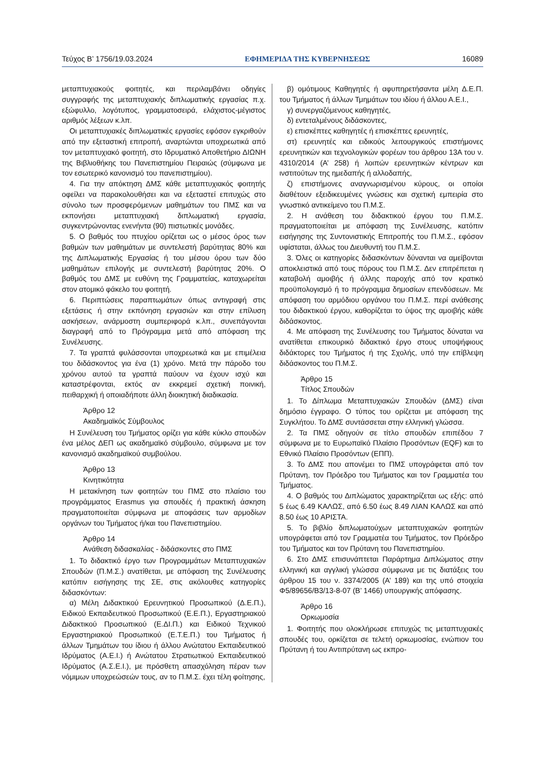Τεύχος Β’ 1756/19.03.2024 ΕΦΗΜΕΡΙΔΑ ΤΗΣ ΚΥΒΕΡΝΗΣΕΩΣ 16089
μεταπτυχιακούς φοιτητές, και περιλαμβάνει οδηγίες συγγραφής της μεταπτυχιακής διπλωματικής εργασίας π.χ. εξώφυλλο, λογότυπος, γραμματοσειρά, ελάχιστος-μέγιστος αριθμός λέξεων κ.λπ.
Οι μεταπτυχιακές διπλωματικές εργασίες εφόσον εγκριθούν από την εξεταστική επιτροπή, αναρτώνται υποχρεωτικά από τον μεταπτυχιακό φοιτητή, στο Ιδρυματικό Αποθετήριο ΔΙΩΝΗ της Βιβλιοθήκης του Πανεπιστημίου Πειραιώς (σύμφωνα με τον εσωτερικό κανονισμό του πανεπιστημίου).
4. Για την απόκτηση ΔΜΣ κάθε μεταπτυχιακός φοιτητής οφείλει να παρακολουθήσει και να εξεταστεί επιτυχώς στο σύνολο των προσφερόμενων μαθημάτων του ΠΜΣ και να εκπονήσει μεταπτυχιακή διπλωματική εργασία, συγκεντρώνοντας ενενήντα (90) πιστωτικές μονάδες.
5. Ο βαθμός του πτυχίου ορίζεται ως ο μέσος όρος των βαθμών των μαθημάτων με συντελεστή βαρύτητας 80% και της Διπλωματικής Εργασίας ή του μέσου όρου των δύο μαθημάτων επιλογής με συντελεστή βαρύτητας 20%. Ο βαθμός του ΔΜΣ με ευθύνη της Γραμματείας, καταχωρείται στον ατομικό φάκελο του φοιτητή.
6. Περιπτώσεις παραπτωμάτων όπως αντιγραφή στις εξετάσεις ή στην εκπόνηση εργασιών και στην επίλυση ασκήσεων, ανάρμοστη συμπεριφορά κ.λπ., συνεπάγονται διαγραφή από το Πρόγραμμα μετά από απόφαση της Συνέλευσης.
7. Τα γραπτά φυλάσσονται υποχρεωτικά και με επιμέλεια του διδάσκοντος για ένα (1) χρόνο. Μετά την πάροδο του χρόνου αυτού τα γραπτά παύουν να έχουν ισχύ και καταστρέφονται, εκτός αν εκκρεμεί σχετική ποινική, πειθαρχική ή οποιαδήποτε άλλη διοικητική διαδικασία.
Άρθρο 12
Ακαδημαϊκός Σύμβουλος
Η Συνέλευση του Τμήματος ορίζει για κάθε κύκλο σπουδών ένα μέλος ΔΕΠ ως ακαδημαϊκό σύμβουλο, σύμφωνα με τον κανονισμό ακαδημαϊκού συμβούλου.
Άρθρο 13
Κινητικότητα
Η μετακίνηση των φοιτητών του ΠΜΣ στο πλαίσιο του προγράμματος Erasmus για σπουδές ή πρακτική άσκηση πραγματοποιείται σύμφωνα με αποφάσεις των αρμοδίων οργάνων του Τμήματος ή/και του Πανεπιστημίου.
Άρθρο 14
Ανάθεση διδασκαλίας - διδάσκοντες στο ΠΜΣ
1. Το διδακτικό έργο των Προγραμμάτων Μεταπτυχιακών Σπουδών (Π.Μ.Σ.) ανατίθεται, με απόφαση της Συνέλευσης κατόπιν εισήγησης της ΣΕ, στις ακόλουθες κατηγορίες διδασκόντων:
α) Μέλη Διδακτικού Ερευνητικού Προσωπικού (Δ.Ε.Π.), Ειδικού Εκπαιδευτικού Προσωπικού (Ε.Ε.Π.), Εργαστηριακού Διδακτικού Προσωπικού (Ε.ΔΙ.Π.) και Ειδικού Τεχνικού Εργαστηριακού Προσωπικού (Ε.Τ.Ε.Π.) του Τμήματος ή άλλων Τμημάτων του ίδιου ή άλλου Ανώτατου Εκπαιδευτικού Ιδρύματος (Α.Ε.Ι.) ή Ανώτατου Στρατιωτικού Εκπαιδευτικού Ιδρύματος (Α.Σ.Ε.Ι.), με πρόσθετη απασχόληση πέραν των νόμιμων υποχρεώσεών τους, αν το Π.Μ.Σ. έχει τέλη φοίτησης,
β) ομότιμους Καθηγητές ή αφυπηρετήσαντα μέλη Δ.Ε.Π. του Τμήματος ή άλλων Τμημάτων του ιδίου ή άλλου Α.Ε.Ι.,
γ) συνεργαζόμενους καθηγητές,
δ) εντεταλμένους διδάσκοντες,
ε) επισκέπτες καθηγητές ή επισκέπτες ερευνητές,
στ) ερευνητές και ειδικούς λειτουργικούς επιστήμονες ερευνητικών και τεχνολογικών φορέων του άρθρου 13Α του ν. 4310/2014 (Α’ 258) ή λοιπών ερευνητικών κέντρων και ινστιτούτων της ημεδαπής ή αλλοδαπής,
ζ) επιστήμονες αναγνωρισμένου κύρους, οι οποίοι διαθέτουν εξειδικευμένες γνώσεις και σχετική εμπειρία στο γνωστικό αντικείμενο του Π.Μ.Σ.
2. Η ανάθεση του διδακτικού έργου του Π.Μ.Σ. πραγματοποιείται με απόφαση της Συνέλευσης, κατόπιν εισήγησης της Συντονιστικής Επιτροπής του Π.Μ.Σ., εφόσον υφίσταται, άλλως του Διευθυντή του Π.Μ.Σ.
3. Όλες οι κατηγορίες διδασκόντων δύνανται να αμείβονται αποκλειστικά από τους πόρους του Π.Μ.Σ. Δεν επιτρέπεται η καταβολή αμοιβής ή άλλης παροχής από τον κρατικό προϋπολογισμό ή το πρόγραμμα δημοσίων επενδύσεων. Με απόφαση του αρμόδιου οργάνου του Π.Μ.Σ. περί ανάθεσης του διδακτικού έργου, καθορίζεται το ύψος της αμοιβής κάθε διδάσκοντος.
4. Με απόφαση της Συνέλευσης του Τμήματος δύναται να ανατίθεται επικουρικό διδακτικό έργο στους υποψήφιους διδάκτορες του Τμήματος ή της Σχολής, υπό την επίβλεψη διδάσκοντος του Π.Μ.Σ.
Άρθρο 15
Τίτλος Σπουδών
1. Το Δίπλωμα Μεταπτυχιακών Σπουδών (ΔΜΣ) είναι δημόσιο έγγραφο. Ο τύπος του ορίζεται με απόφαση της Συγκλήτου. Το ΔΜΣ συντάσσεται στην ελληνική γλώσσα.
2. Τα ΠΜΣ οδηγούν σε τίτλο σπουδών επιπέδου 7 σύμφωνα με το Ευρωπαϊκό Πλαίσιο Προσόντων (EQF) και το Εθνικό Πλαίσιο Προσόντων (ΕΠΠ).
3. Το ΔΜΣ που απονέμει το ΠΜΣ υπογράφεται από τον Πρύτανη, τον Πρόεδρο του Τμήματος και τον Γραμματέα του Τμήματος.
4. Ο βαθμός του Διπλώματος χαρακτηρίζεται ως εξής: από 5 έως 6.49 ΚΑΛΩΣ, από 6.50 έως 8.49 ΛΙΑΝ ΚΑΛΩΣ και από 8.50 έως 10 ΑΡΙΣΤΑ.
5. Το βιβλίο διπλωματούχων μεταπτυχιακών φοιτητών υπογράφεται από τον Γραμματέα του Τμήματος, τον Πρόεδρο του Τμήματος και τον Πρύτανη του Πανεπιστημίου.
6. Στο ΔΜΣ επισυνάπτεται Παράρτημα Διπλώματος στην ελληνική και αγγλική γλώσσα σύμφωνα με τις διατάξεις του άρθρου 15 του ν. 3374/2005 (Α’ 189) και της υπό στοιχεία Φ5/89656/Β3/13-8-07 (Β’ 1466) υπουργικής απόφασης.
Άρθρο 16
Ορκωμοσία
1. Φοιτητής που ολοκλήρωσε επιτυχώς τις μεταπτυχιακές σπουδές του, ορκίζεται σε τελετή ορκωμοσίας, ενώπιον του Πρύτανη ή του Αντιπρύτανη ως εκπρο-